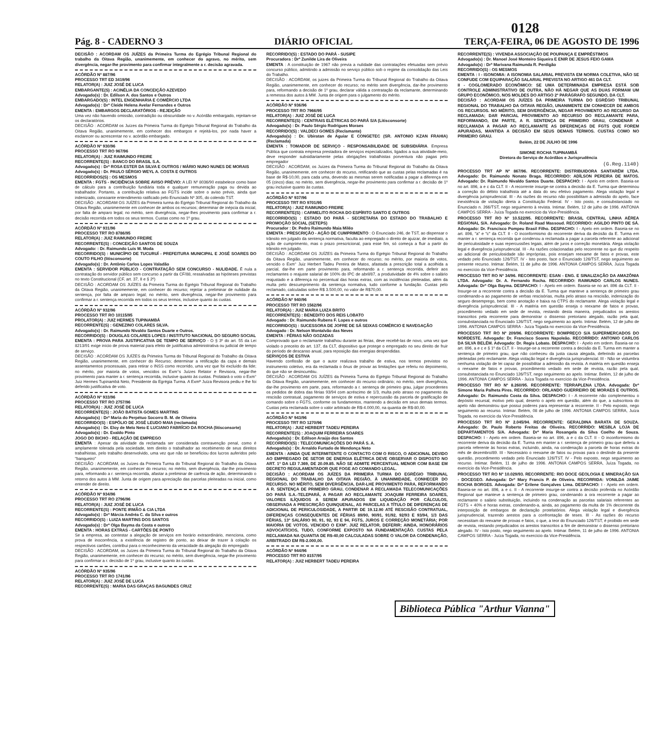0128
Pág. 8 - CADERNO 3 DIÁRIO OFICIAL TERÇA-FEIRA, 06 DE AGOSTO DE 1996
DECISÃO : ACORDAM OS JUÍZES da Primeira Turma do Egrégio Tribunal Regional do trabalho da Oitava Região, unanimemente, em conhecer do agravo, no mérito, sem divergência, negar-lhe provimento para confirmar integralmente a r. decisão agravada.
ACÓRDÃO Nº 887/96
PROCESSO TRT ED 3419/96
RELATOR(A) : JUIZ JOSÉ DE LUCA
EMBARGANTE(S) : ACINÉLIA DA CONCEIÇÃO AZEVEDO
Advogado(s) : Dr. Edilson A. dos Santos e Outros
EMBARGADO(S) : INTEL ENGENHARIA E COMÉRCIO LTDA
Advogado(s) : Drª Cleide Helena Avelar Fernandes e Outros
EMENTA : EMBARGOS DECLARATÓRIOS - REJEIÇÃO
Uma vez não havendo omissão, contradição ou obscuridade no v. Acórdão embargado, rejeitam-se os declaratórios.
DECISÃO : ACORDAM os Juízes da Primeira Turma do Egrégio Tribunal Regional do Trabalho da Oitava Região, unanimemente, em conhecer dos embargos e rejeitá-los, por nada haver a esclarecer ou acrescentar no v. acórdão embargado.
ACÓRDÃO Nº 930/96
PROCESSO TRT RO 967/96
RELATOR(A) : JUIZ RAIMUNDO FREIRE
RECORRENTE(S) : BANCO DO BRASIL S.A.
Advogado(s) : Drª ROSA ESTER DA SILVA E OUTROS / MÁRIO NUNO NUNES DE MORAIS
Advogado(s) : Dr. PAULO SÉRGIO WEYL A. COSTA E OUTROS
RECORRIDOS(S) : OS MESMOS
EMENTA : FGTS - INCIDÊNCIA SOBRE AVISO PRÉVIO: A LEI Nº 8036/90 estabelece como base de cálculo para a contribuição fundiária toda e qualquer remuneração paga ou devida ao trabalhador. Portanto, a contribuição relativa ao FGTS incide sobre o aviso prévio, ainda que indenizado, consoante entendimento ratificado pelo Enunciado Nº 305, do colendo TST.
DECISÃO : ACORDAM OS JUÍZES da Primeira turma do Egrégio Tribunal Regional do Trabalho da Oitava Região, unanimemente em conhecer de ambos os recursos; determinar de inépcia da inicial, por falta de amparo legal; no mérito, sem divergência, negar-lhes provimento para confirmar a r. decisão recorrida em todos os seus termos. Custas como no 1º grau.
ACÓRDÃO Nº 931/96
PROCESSO TRT RO 8786/95
RELATOR(A) : JUIZ RAIMUNDO FREIRE
RECORRENTE(S) : CONCEIÇÃO SANTOS DE SOUZA
Advogado: : Dr. Raimundo Luis M. Moda
RECORRIDO(S) : MUNICÍPIO DE TUCURUÍ - PREFEITURA MUNICIPAL E JOSÉ SOARES DO COUTO FILHO (litisconsorte)
Advogado(s) : Dr. Antônio Carlos Lopes Valadão
EMENTA : SERVIDOR PÚBLICO - CONTRATAÇÃO SEM CONCURSO - NULIDADE. É nula a contratação do servidor público sem concurso a partir da CF/88, ressalvadas as hipóteses previstas no texto Constitucional (CF, art. 37, II e § 2º)
DECISÃO : ACORDAM OS JUÍZES da Primeira Turma do Egrégio Tribunal Regional do Trabalho da Oitava Região, unanimemente, em conhecer do recurso; rejeitar a preliminar de nulidade da sentença, por falta de amparo legal; no mérito, sem divergência, negar-lhe provimento para confirmar a r. sentença recorrida em todos os seus termos, inclusive quanto às custas.
ACÓRDÃO Nº 932/96
PROCESSO TRT RO 10115/95
PROLATOR(A) : JUIZ HERMES TUPINAMBÁ
RECORRENTE(S) : GENEZINO COLARES SILVA.
Advogado(s) : Dr. Raimundo Nivaldo Santos Duarte e Outros.
RECORRIDO(S) : DOUGLAS COLARES LOPES / INSTITUTO NACIONAL DO SEGURO SOCIAL
EMENTA : PROVA PARA JUSTIFICATIVA DE TEMPO DE SERVIÇO - O § 3º do art. 55 da Lei 8213/91 exige início de prova material para efeito de justificativa administrativa ou judicial de tempo de serviço.
DECISÃO : ACORDAM OS JUÍZES da Primeira Turma do Tribunal Regional do Trabalho da Oitava Região, unanimemente, em conhecer do Recurso; determinar a retificação da capa e demais assentamentos processuais, para retirar o INSS como recorrido, uma vez que foi excluído da lide; no mérito, por maioria de votos, vencidos os Exm°s Juízes Relator e Revisora, negar-lhe provimento para manter a r. sentença recorrida, inclusive quanto às custas. Prolatará o voto o Exm° Juiz Hermes Tupinambá Neto, Presidente da Egrégia Turma. A Exmª Juíza Revisora pediu e lhe foi deferido justificativa de voto.
ACÓRDÃO Nº 933/96
PROCESSO TRT RO 2757/96
RELATOR(A) : JUIZ JOSÉ DE LUCA
RECORRENTE(S) : JOÃO BATISTA GOMES MARTINS
Advogado(s) : Drª Maria do Perpétuo Socorro B. M. de Oliveira
RECORRIDO(S) : ESPÓLIO DE JOSÉ LEUDO MAIA (reclamada)
Advogado(s) : Dr. Eloy de Melo Neto E LUCIANO FABRÍCIO DA ROCHA (litisconsorte)
Advogado(s) : Dr. Evaldo Pinto
JOGO DO BICHO - RELAÇÃO DE EMPREGO
EMENTA : Apesar da atividade da reclamada ser considerada contravenção penal, como é amplamente tolerada pela sociedade, tem direito o trabalhador ao recebimento de seus direitos trabalhistas, pelo trabalho desenvolvido, uma vez que não se beneficiou dos lucros auferidos pelo "banqueiro"
DECISÃO : ACORDAM, os Juízes da Primeira Turma do Tribunal Regional do Trabalho da Oitava Região, unanimemente, em conhecer do recurso; no mérito, sem divergência, dar-lhe provimento para, reformando a r. sentença recorrida, afastar a preliminar de carência de ação, determinando o retorno dos autos à MM. Junta de origem para apreciação das parcelas pleiteadas na inicial, como entender de direito.
ACÓRDÃO Nº 934/96
PROCESSO TRT RO 2796/96
RELATOR(A) : JUIZ JOSÉ DE LUCA
RECORRENTE(S) : PONTE IRMÃO & CIA LTDA
Advogado(s) : Drª Márcia Andréa C. da Silva e outros
RECORRIDO(S) : LUIZA MARTINS DOS SANTOS
Advogado(s) : Drª Olga Bayma da Costa e outros
EMENTA : HORAS EXTRAS - CARTÕES DE PONTO
Se a empresa, ao contestar a alegação de serviços em horário extraordinário, menciona, como prova de inocorrência, a existência de registro de ponto, ao deixar de trazer à colação os respectivos cartões, contribui para o reconhecimento da veracidade da alegação do empregado
DECISÃO : ACORDAM, os Juízes da Primeira Turma do Tribunal Regional do Trabalho da Oitava Região, unanimemente, em conhecer do recurso; no mérito, sem divergência, negar-lhe provimento para confirmar a r. decisão de 1º grau, inclusive quanto às custas.
ACÓRDÃO Nº 935/96
PROCESSO TRT RO 1741/96
RELATOR(A) : JUIZ JOSÉ DE LUCA
RECORRENTE(S) : MARIA DAS GRAÇAS BAGUNDES CRUZ
RECORRIDO(S) : ESTADO DO PARÁ - SUSIPE
Procuradora : Drª Zunilde Lira de Oliveira
EMENTA : A constituição de 1967 não previa a nulidade das contratações efetuadas sem prévio concurso público, admitindo a admissão no serviço público sob o regime da consolidação das Leis do Trabalho.
DECISÃO : ACORDAM, os juizes da Primeira Turma do Tribunal Regional do Trabalho da Oitava Região, unanimemente, em conhecer do recurso; no mérito sem divergência, dar-lhe provimento para, reformando a decisão de 1º grau, declarar válida a contratação da reclamante, determinando a remessa dos autos à MM. Junta de origem para o julgamento do mérito.
ACÓRDÃO Nº 936/96
PROCESSO TRT RO 7966/95
RELATOR(A) : JUIZ JOSÉ DE LUCA
RECORRENTE(S) : CENTRAIS ELÉTRICAS DO PARÁ S/A (Litisconsorte)
Advogado(s) : Dr. Paulo Sérgio Rodrigues Moraes
RECORRIDO(S) : VALDECI GOMES (Reclamante)
Advogado(s) : Dr. Ubiratan de Aguiar E CONGETEC (SR. ANTONIO KZAN FRAHIA) (Reclamada)
EMENTA : TOMADOR DE SERVIÇO - RESPONSABILIDADE DE SUBSIDIÁRIA. Empresa Pública que contrata empresa prestadora de serviços especializados, ligados a sua atividade-meio, deve responder subsidiariamente pelas obrigações trabalhistas porventura não pagas pelo empregador
DECISÃO : ACORDAM, os Juízes da Primeira Turma do Tribunal Regional do Trabalho da Oitava Região, unanimemente, em conhecer do recurso, retificando que as custas pelas reclamadas é na base de R$-10,00, para cada uma, devendo as mesmas serem notificadas a pagar a diferença em 05 (cinco) dias; no mérito, sem divergência, negar-lhe provimento para confirmar a r. decisão de 1º grau inclusive quanto às custas.
ACÓRDÃO Nº 937/96
PROCESSO TRT RO 9701/95
RELATOR(A) : JUIZ RAIMUNDO FREIRE
RECORRENTE(S) : CARMELITO ROCHA DO ESPÍRITO SANTO E OUTROS
RECORRIDO(S) : ESTADO DO PARÁ - SECRETARIA DO ESTADO DO TRABALHO E PROMOÇÃO SOCIAL (SETEPS)
Procurador : Dr. Pedro Raimundo Maia Milêo
EMENTA : PRESCRIÇÃO - AÇÃO DE CUMPRIMENTO : O Enunciado 246, de TST, ao dispensar o trânsito em julgado da sentença normativa, faculta ao empregado o direito de ajuizar, de imediato, a ação de cumprimento, mas o prazo prescricional, para esse fim, só começa a fluir a partir do trânsito em julgado.
DECISÃO : ACORDAM OS JUÍZES da Primeira Turma do Egrégio Tribunal Regional do Trabalho da Oitava Região, unanimemente, em conhecer do recurso; no mérito, por maioria de votos, vencido o Exm° Juiz Herbert Tadeu Pereira de Matos, afastada a prescrição total a acolhida a parcial, dar-lhe em parte provimento para, reformando a r. sentença recorrida, deferir aos reclamantes o reajuste salarial de 100% do IPC de abril/87, a produtividade de 4% sobre o salário reajustado e a diferença no percentual das horas extras, com as incidências pleiteadas, além da multa pelo descumprimento da sentença normativa, tudo conforme a fundação. Custas pelo reclamado, calculadas sobre R$ 3.500,00, no valor de R$70,00.
ACÓRDÃO Nº 940/96
PROCESSO TRT RO 1562/96
RELATOR(A) : JUIZ MARIA LUIZA BRITO
RECORRENTE(S) : BENEDITO DOS REIS LOBATO
Advogado : Dr. Raimundo Rubens F. Lopes e outros
RECORRIDO(S) : SUCESSORA DE JOFRE DE SÁ SEIXAS COMÉRCIO E NAVEGAÇÃO
Advogado : Dr. Nelson Montalvão das Neves
EMENTA : FÉRIAS NÃO GOZADAS
Comprovado que o reclamante trabalhou durante as férias, deve recebê-las de novo, uma vez que violado o preceito do art. 137, da CLT, dispositivo que protege o empregado no seu direito de fruir do período de descanso anual, para reposição das energias despendidas.
SERVIÇOS DE ESTIVA
Havendo confissão de que o autor realizava trabalho de estiva, nos termos previstos no instrumento coletivo, era da reclamada o ônus de provar as limitações que referiu no depoimento, do que não se desincumbiu.
DECISÃO : ACORDAM OS JUÍZES da Primeira Turma do Egrégio Tribunal Regional do Trabalho da Oitava Região, unanimemente, em conhecer do recurso ordinário; no mérito, sem divergência, dar-lhe provimento em parte, para, reformando a r. sentença de primeiro grau, julgar procedentes os pedidos de dobra das férias 93/94 com acréscimo de 1/3, multa pelo atraso no pagamento da rescisão contratual, pagamento de serviços de estiva e repercussão da parcela de gratificação de comando sobre o FGTS, conforme os fundamentos, mantendo a decisão em seus demais termos. Custas pela reclamada sobre o valor arbitrado de R$-4.000,00, na quantia de R$-80,00.
ACÓRDÃO Nº 943/96
PROCESSO TRT RO 1270/96
RELATOR(A) : JUIZ HERBERT TADEU PEREIRA
RECORRENTE(S) : JOAQUIM FERREIRA SOARES
Advogado(s) : Dr. Edilson Araújo dos Santos
RECORRIDO(S) : TELECOMUNICAÇÕES DO PARÁ S. A.
Advogado(s) : Dr. Arnaldo Furtado de Mendonça Neto
EMENTA : AINDA QUE INTERMITENTE O CONTACTO COM O RISCO, O ADICIONAL DEVIDO AO EMPREGADO DE SETOR DE ENERGIA ELÉTRICA DEVE OBSERVAR O DISPOSTO NO ART. 1º DA LEI 7.369, DE 20.09.85. NÃO SE ADMITE PERCENTUAL MENOR COM BASE EM DECRETO REGULAMENTADOR QUE FOGE AO COMANDO LEGAL.
DECISÃO : ACORDAM OS JUÍZES DA PRIMEIRA TURMA DO EGRÉGIO TRIBUNAL REGIONAL DO TRABALHO DA OITAVA REGIÃO, À UNANIMIDADE, CONHECER DO RECURSO. NO MÉRITO, SEM DIVERGÊNCIA, DAR-LHE PROVIMENTO PARA, REFORMANDO A R. SENTENÇA DE PRIMEIRO GRAU, CONDENAR A RECLAMADA TELECOMUNICAÇÕES DO PARÁ S.A.-TELEPARÁ, A PAGAR AO RECLAMANTE JOAQUIM FERREIRA SOARES, VALORES ILÍQUIDOS A SEREM APURADOS EM LIQUIDAÇÃO POR CÁLCULOS, OBSERVADA A PRESCRIÇÃO QUINQUENAL, AS PARCELAS A TÍTULO DE DIFERENÇAS DE ADICIONAL DE PERICULOSIDADE, A PARTIR DE 19.12.90 ATÉ RESCISÃO CONTRATUAL, DIFERENÇAS CONSEQUENTES DE FÉRIAS 89/90, 90/91, 91/92, 92/93 E 93/94, 1/3 DAS FÉRIAS, 13º SALÁRIO 90, 91, 92, 93 E 94, FGTS, JUROS E CORREÇÃO MONETÁRIA; POR MAIORIA DE VOTOS, VENCIDO O EXMº. JUIZ RELATOR, DEFERIR; AINDA, HONORÁRIOS ADVOCATÍCIOS, TUDO, CONFORME EXPOSTO NA FUNDAMENTAÇÃO. CUSTAS PELA RECLAMADA NA QUANTIA DE R$-40,00 CALCULADAS SOBRE O VALOR DA CONDENAÇÃO, ARBITRADO EM R$-2.000,00.
ACÓRDÃO Nº 944/96
PROCESSO TRT RO 8157/95
RELATOR(A) : JUIZ HERBERT TADEU PEREIRA
RECORRENTE(S) : VIVENDA ASSOCIAÇÃO DE POUPANÇA E EMPRÉSTIMOS
Advogado(s) : Dr. Manoel José Monteiro Siqueira E ENIR DE JESUS FEIO GAMA
Advogado(s) : Drª Marivana Raimunda R. Perdigão
RECORRIDO(S) : OS MESMOS
EMENTA : I - ISONOMIA: A ISONOMIA SALARIAL PREVISTA EM NORMA COLETIVA, NÃO SE CONFUDE COM EQUIPARAÇÃO SALARIAL PREVISTA NO ARTIGO 461 DA CLT.
II - COGLOMERADO ECONÔMICO: SE UMA DETERMINADA EMPRESA ESTÁ SOB CONTROLE ADMINISTRATIVO DE OUTRA, NÃO HÁ NEGAR QUE AS DUAS FORMAM UM GRUPO ECONÔMICO, NOS MOLDES DO ARTIGO 2º PARÁGRAFO SEGUNDO, DA CLT.
DECISÃO : ACORDAM OS JUÍZES DA PRIMEIRA TURMA DO EGRÉGIO TRIBUNAL REGIONAL DO TRABALHO DA OITAVA REGIÃO, UNANIMENTE EM CONHECER DE AMBOS OS RECURSOS. NO MÉRITO, SEM DIVERGÊNCIA, NEGAR PROVIMENTO AO RECURSO DA RECLAMADA; DAR PARCIAL PROVIMENTO AO RECURSO DO RECLAMANTE PARA, REFORMANDO, EM PARTE, A R. SENTENÇA DE PRIMEIRO GRAU, CONDENAR A RECLAMADA A PAGAR AO RECLAMANTE AS DIFERENÇAS DE FGTS QUE FOREM APURADAS, MANTIDA A DECISÃO EM SEUS DEMAIS TERMOS. CUSTAS COMO NO PRIMEIRO GRAU.
Belém, 22 DE JULHO DE 1996
SIMONE ROCHA TUPINAMBÁ
Diretora do Serviço de Acórdãos e Jurisprudência
(G.Reg.1140)
PROCESSO TRT AP Nº 867/96. RECORRENTE: DISTRIBUIDORA SANTARÉM LTDA. Advogado: Dr. Raimundo Nonato Braga. RECORRIDO: ADÍLSON PEREIRA DE MATOS. Advogado: Dr. Raimundo Nivaldo Santos Duarte. DESPACHO: I - Apelo em ordem. Baseia-se no art. 896, a e c da CLT. II - A recorrente insurge-se contra a decisão da E. Turma que determinou a correção do débito trabalhista até a data do seu efetivo pagamento. Alega violação legal e divergência jurisprudencial. III - As razões do recurso não possibilitam a admissão do apelo, face inexistência de violação direta a Constituição Federal. IV - Isto posto, e consubstanciado no Enunciado n. 266/TST, nego seguimento à revista. Intimar. Belém, 12 de julho de 1996. ANTONIA CAMPOS SERRA - Juíza Togada no exercício da Vice-Presidência.
PROCESSO TRT RO Nº 10.522/95. RECORRENTE: BRASIL CENTRAL LINHA AÉREA REGIONAL S/A. Advogado: Dr. Roland Raad Massoud. RECORRIDO: AGILDO PINTO DE SÁ. Advogado: Dr. Francisco Pompeu Brasil Filho. DESPACHO: I - Apelo em ordem. Baseia-se no art. 896, "a" e "c" da CLT. II - O inconformismo do recorrente deriva da decisão da E. Turma em manter a r. sentença recorrida que condenou a reclamada a pagar a parcela referente ao adicional de periculosidade e suas repercussões legais, além de juros e correção monetária. Alega violação legal e divergência jurisprudencial. III - As razões colacionadas pelo recorrente no que diz respeito ao adicional de periculosidade são impróprias, pois ensejam reexame de fatos e provas, este vedado pelo Enunciado 126/TST. IV - Isto posto, face o Enunciado 126/TST, nego seguimento ao presente recurso. Intimar. Belém, 11 de julho de 1996. ANTONIA CAMPOS SERRA, Juíza Togada no exercício da Vice-Presidência.
PROCESSO TRT RO Nº 34/96. RECORRENTE: ESAN - ENG. E SINALIZAÇÃO DA AMAZÔNIA LTDA. Advogado: Dr. A. Fernando Rocha. RECORRIDO: RAIMUNDO CARLOS NUNES. Advogada: Drª Olga Bayma. DESPACHO: I - Apelo em ordem. Baseia-se no art. 896 da CLT. II - Insurge-se a recorrente contra a decisão da E. Turma que manteve a sentença de primeiro grau condenando-a ao pagamento de verbas rescisórias, multa pelo atraso na rescisão, indenização do seguro desemprego, bem como anotação e baixa na CTPS do reclamante. Alega violação legal e divergência jurisprudencial. III - A matéria em questão enseja o reexame de fatos e provas, procedimento vedado em sede de revista, restando desta maneira, prejudicados os arestos transcritos pela recorrente para demonstrar o dissenso pretoriano alegado, razão pela qual, consubstanciada no Enunciado 126/TST, nego seguimento ao apelo. Intimar. Belém, 12 de julho de 1996. ANTONIA CAMPOS SERRA - Juíza Togada no exercício da Vice-Presidência.
PROCESSO TRT RO Nº 209/96. RECORRENTE: BOMPREÇO S/A SUPERMERCADOS DO NORDESTE. Advogado: Dr. Francisco Soares Napoleão. RECORRIDO: ANTONIO CARLOS DA SILVA BELÉM. Advogado: Dr. Regis Lobato. DESPACHO: I - Apelo em ordem. Baseia-se no art. 896, a e c e § 1º da CLT. II - Insurge-se a recorrente contra a decisão da E. Turma em manter a sentença de primeiro grau, que não conheceu da justa causa alegada, deferindo as parcelas pleiteadas pelo reclamante. Alega violação legal e divergência jurisprudencial. III - Não se vislumbra nenhuma violação de lei capaz de possibilitar a admissão da revista. A matéria em questão enseja o reexame de fatos e provas, procedimento vedado em sede de revista, razão pela qual, consubstanciada no Enunciado 126/TST, nego seguimento ao apelo. Intimar. Belém, 12 de julho de 1996. ANTONIA CAMPOS SERRA - Juíza Togada no exercício da Vice-Presidência.
PROCESSO TRT RO Nº 8.260/95. RECORRENTE: TERRAPLENA LTDA. Advogada: Drª Simone Maria Palheta Pires. RECORRIDO: ORLANDO GUERREIRO DE MORAES E OUTROS. Advogado: Dr. Raimundo Costa da Silva. DESPACHO: I - A recorrente não complementou o depósito recursal, motivo pelo qual, deserto o apelo em questão, além do que, a subscritora do apelo não demonstrou que possui poderes para representar a recorrente. II - Pelo exposto, nego seguimento ao recurso. Intimar. Belém, 08 de julho de 1996. ANTONIA CAMPOS SERRA, Juíza Togada, no exercício da Vice-Presidência.
PROCESSO TRT RO Nº 2.045/94. RECORRENTE: GERALDINA BARATA DE SOUZA. Advogado: Dr. Paulo Roberto Freitas de Oliveira. RECORRIDO: MESBLA LOJA DE DEPARTAMENTOS S/A. Advogada: Drª Maria Rosangela da Silva Coelho de Souza. DESPACHO: I - Apelo em ordem. Baseia-se no art. 896, a e c da CLT. II - O inconformismo do recorrente deriva da decisão da E. Turma em manter a r. sentença de primeiro grau que deferiu a parcela referente às horas extras, incluindo, ainda, na condenação a parcela de horas extras do mês de dezembro/89. III - Necessário o reexame de fatos ou provas para o deslinde da presente questão, procedimento vedado pelo Enunciado 126/TST. IV - Pelo exposto, nego seguimento ao recurso. Intimar. Belém, 11 de julho de 1996. ANTONIA CAMPOS SERRA, Juíza Togada, no exercício da Vice-Presidência.
PROCESSO TRT RO Nº 10.029/93. RECORRENTE: RIO DOCE GEOLOGIA E MINERAÇÃO S/A - DOCEGEO. Advogada: Drª Mary Francis P. de Oliveira. RECORRIDA: VONILDA JAIME ROCHA BORGES. Advogada: Drª Erilene Gonçalves Lima. DESPACHO: I - Apelo em ordem. Baseia-se no art. 896, a e c. II - A recorrente insurge-se contra a decisão proferida no Acórdão Regional que manteve a sentença de primeiro grau, condenando a ora recorrente a pagar ao reclamante o salário substituição, incluindo na condenação as parcelas salariais referentes ao FGTS + 40% e horas extras, condenando-a, ainda, ao pagamento da multa de 1% decorrente da interposição de embargos de declaração protelatórios. Alega violação legal e divergência jurisprudencial, trazendo arestos para a confrontação de teses. III - As razões do recurso necessitam do reexame de provas e fatos, o que, a teor do Enunciado 126/TST, é proibido em sede de revista, restando prejudicados os arestos transcritos a fim de demonstrar o dissenso pretoriano alegado. IV - Isto posto, nego seguimento ao apelo. Intimar. Belém, 11 de julho de 1996. ANTONIA CAMPOS SERRA - Juíza Togada, no exercício da Vice-Presidência.
Biblioteca Pública "Arthur Vianna"